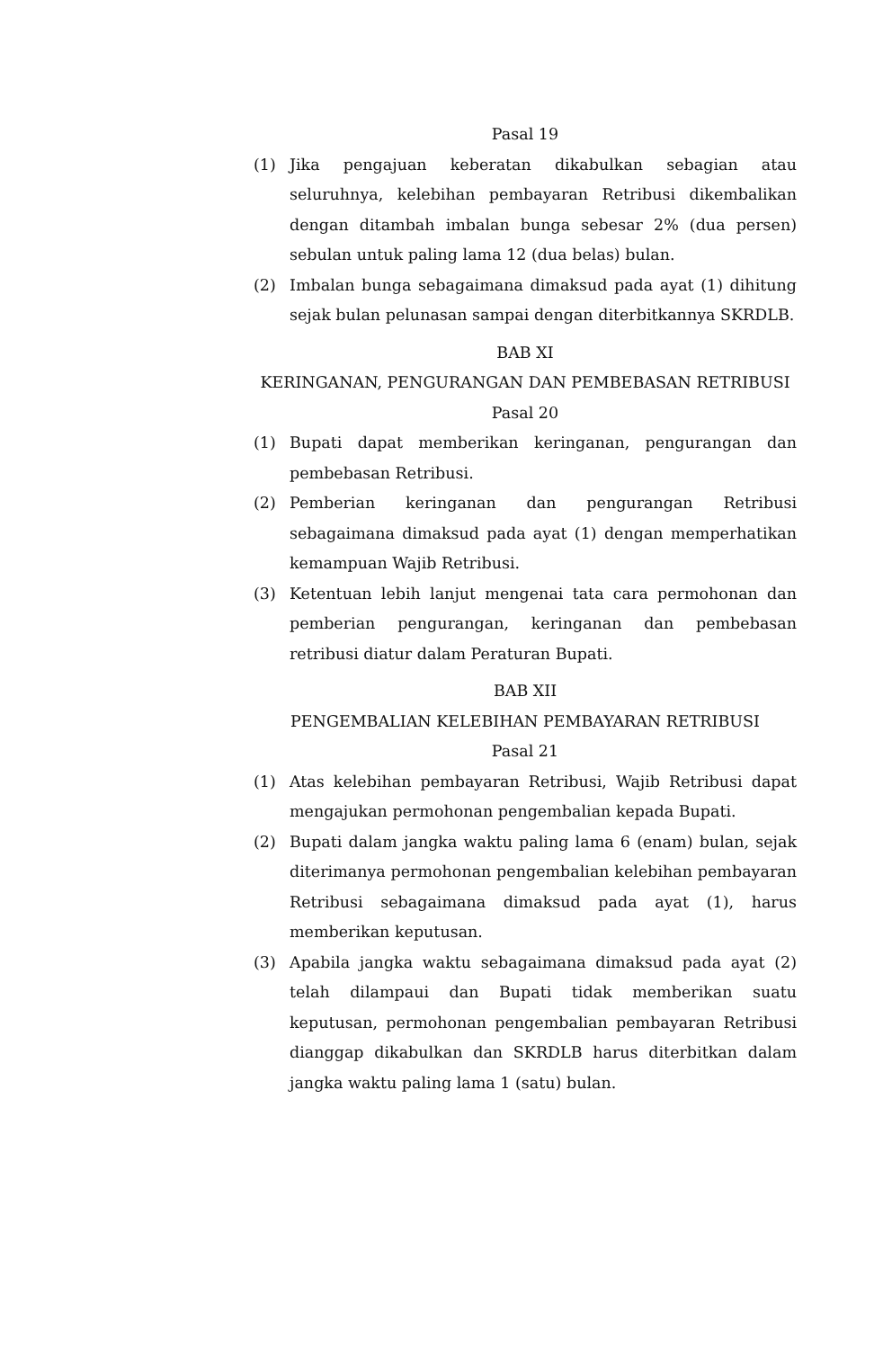Pasal 19
(1) Jika pengajuan keberatan dikabulkan sebagian atau seluruhnya, kelebihan pembayaran Retribusi dikembalikan dengan ditambah imbalan bunga sebesar 2% (dua persen) sebulan untuk paling lama 12 (dua belas) bulan.
(2) Imbalan bunga sebagaimana dimaksud pada ayat (1) dihitung sejak bulan pelunasan sampai dengan diterbitkannya SKRDLB.
BAB XI
KERINGANAN, PENGURANGAN DAN PEMBEBASAN RETRIBUSI
Pasal 20
(1) Bupati dapat memberikan keringanan, pengurangan dan pembebasan Retribusi.
(2) Pemberian keringanan dan pengurangan Retribusi sebagaimana dimaksud pada ayat (1) dengan memperhatikan kemampuan Wajib Retribusi.
(3) Ketentuan lebih lanjut mengenai tata cara permohonan dan pemberian pengurangan, keringanan dan pembebasan retribusi diatur dalam Peraturan Bupati.
BAB XII
PENGEMBALIAN KELEBIHAN PEMBAYARAN RETRIBUSI
Pasal 21
(1) Atas kelebihan pembayaran Retribusi, Wajib Retribusi dapat mengajukan permohonan pengembalian kepada Bupati.
(2) Bupati dalam jangka waktu paling lama 6 (enam) bulan, sejak diterimanya permohonan pengembalian kelebihan pembayaran Retribusi sebagaimana dimaksud pada ayat (1), harus memberikan keputusan.
(3) Apabila jangka waktu sebagaimana dimaksud pada ayat (2) telah dilampaui dan Bupati tidak memberikan suatu keputusan, permohonan pengembalian pembayaran Retribusi dianggap dikabulkan dan SKRDLB harus diterbitkan dalam jangka waktu paling lama 1 (satu) bulan.